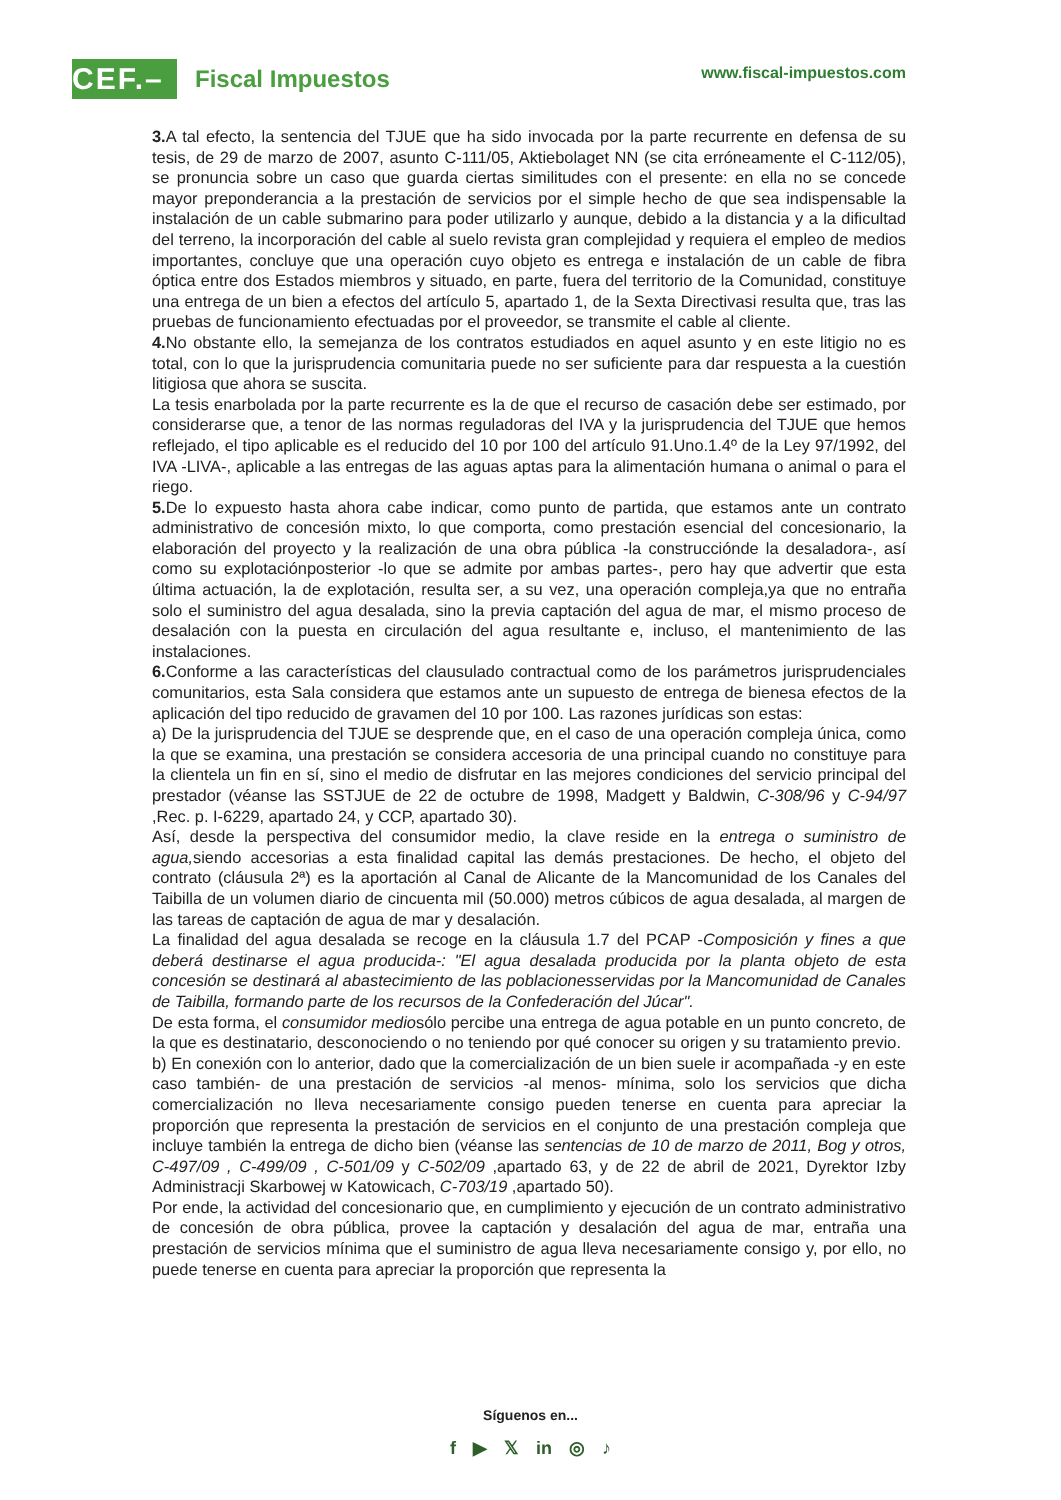CEF.–
Fiscal Impuestos
www.fiscal-impuestos.com
3. A tal efecto, la sentencia del TJUE que ha sido invocada por la parte recurrente en defensa de su tesis, de 29 de marzo de 2007, asunto C-111/05, Aktiebolaget NN (se cita erróneamente el C-112/05), se pronuncia sobre un caso que guarda ciertas similitudes con el presente: en ella no se concede mayor preponderancia a la prestación de servicios por el simple hecho de que sea indispensable la instalación de un cable submarino para poder utilizarlo y aunque, debido a la distancia y a la dificultad del terreno, la incorporación del cable al suelo revista gran complejidad y requiera el empleo de medios importantes, concluye que una operación cuyo objeto es entrega e instalación de un cable de fibra óptica entre dos Estados miembros y situado, en parte, fuera del territorio de la Comunidad, constituye una entrega de un bien a efectos del artículo 5, apartado 1, de la Sexta Directivasi resulta que, tras las pruebas de funcionamiento efectuadas por el proveedor, se transmite el cable al cliente.
4. No obstante ello, la semejanza de los contratos estudiados en aquel asunto y en este litigio no es total, con lo que la jurisprudencia comunitaria puede no ser suficiente para dar respuesta a la cuestión litigiosa que ahora se suscita.
La tesis enarbolada por la parte recurrente es la de que el recurso de casación debe ser estimado, por considerarse que, a tenor de las normas reguladoras del IVA y la jurisprudencia del TJUE que hemos reflejado, el tipo aplicable es el reducido del 10 por 100 del artículo 91.Uno.1.4º de la Ley 97/1992, del IVA -LIVA-, aplicable a las entregas de las aguas aptas para la alimentación humana o animal o para el riego.
5. De lo expuesto hasta ahora cabe indicar, como punto de partida, que estamos ante un contrato administrativo de concesión mixto, lo que comporta, como prestación esencial del concesionario, la elaboración del proyecto y la realización de una obra pública -la construccióndе la desaladora-, así como su explotaciónposterior -lo que se admite por ambas partes-, pero hay que advertir que esta última actuación, la de explotación, resulta ser, a su vez, una operación compleja,ya que no entraña solo el suministro del agua desalada, sino la previa captación del agua de mar, el mismo proceso de desalación con la puesta en circulación del agua resultante e, incluso, el mantenimiento de las instalaciones.
6. Conforme a las características del clausulado contractual como de los parámetros jurisprudenciales comunitarios, esta Sala considera que estamos ante un supuesto de entrega de bienesa efectos de la aplicación del tipo reducido de gravamen del 10 por 100. Las razones jurídicas son estas:
a) De la jurisprudencia del TJUE se desprende que, en el caso de una operación compleja única, como la que se examina, una prestación se considera accesoria de una principal cuando no constituye para la clientela un fin en sí, sino el medio de disfrutar en las mejores condiciones del servicio principal del prestador (véanse las SSTJUE de 22 de octubre de 1998, Madgett y Baldwin, C-308/96 y C-94/97 ,Rec. p. I-6229, apartado 24, y CCP, apartado 30).
Así, desde la perspectiva del consumidor medio, la clave reside en la entrega o suministro de agua, siendo accesorias a esta finalidad capital las demás prestaciones. De hecho, el objeto del contrato (cláusula 2ª) es la aportación al Canal de Alicante de la Mancomunidad de los Canales del Taibilla de un volumen diario de cincuenta mil (50.000) metros cúbicos de agua desalada, al margen de las tareas de captación de agua de mar y desalación.
La finalidad del agua desalada se recoge en la cláusula 1.7 del PCAP -Composición y fines a que deberá destinarse el agua producida-: "El agua desalada producida por la planta objeto de esta concesión se destinará al abastecimiento de las poblacionesservidas por la Mancomunidad de Canales de Taibilla, formando parte de los recursos de la Confederación del Júcar".
De esta forma, el consumidor mediosólo percibe una entrega de agua potable en un punto concreto, de la que es destinatario, desconociendo o no teniendo por qué conocer su origen y su tratamiento previo.
b) En conexión con lo anterior, dado que la comercialización de un bien suele ir acompañada -y en este caso también- de una prestación de servicios -al menos- mínima, solo los servicios que dicha comercialización no lleva necesariamente consigo pueden tenerse en cuenta para apreciar la proporción que representa la prestación de servicios en el conjunto de una prestación compleja que incluye también la entrega de dicho bien (véanse las sentencias de 10 de marzo de 2011, Bog y otros, C-497/09 , C-499/09 , C-501/09 y C-502/09 ,apartado 63, y de 22 de abril de 2021, Dyrektor Izby Administracji Skarbowej w Katowicach, C-703/19 ,apartado 50).
Por ende, la actividad del concesionario que, en cumplimiento y ejecución de un contrato administrativo de concesión de obra pública, provee la captación y desalación del agua de mar, entraña una prestación de servicios mínima que el suministro de agua lleva necesariamente consigo y, por ello, no puede tenerse en cuenta para apreciar la proporción que representa la
Síguenos en...
f ▶ 𝕏 in ◎ ♪